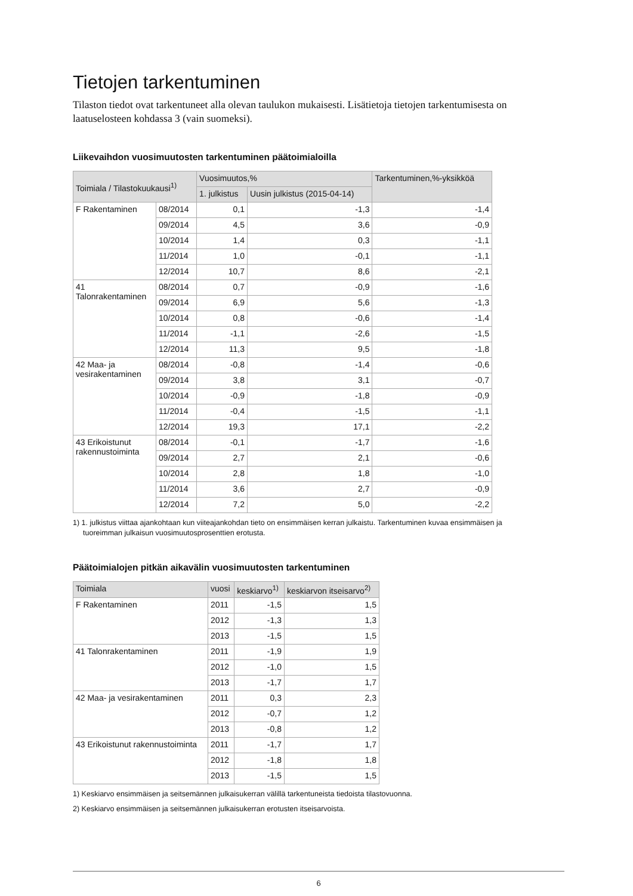Tietojen tarkentuminen
Tilaston tiedot ovat tarkentuneet alla olevan taulukon mukaisesti. Lisätietoja tietojen tarkentumisesta on laatuselosteen kohdassa 3 (vain suomeksi).
Liikevaihdon vuosimuutosten tarkentuminen päätoimialoilla
| Toimiala / Tilastokuukausi<sup>1)</sup> | | Vuosimuutos,% | | Tarkentuminen,%-yksikköä |
| --- | --- | --- | --- | --- |
| | | 1. julkistus | Uusin julkistus (2015-04-14) | |
| F Rakentaminen | 08/2014 | 0,1 | -1,3 | -1,4 |
| | 09/2014 | 4,5 | 3,6 | -0,9 |
| | 10/2014 | 1,4 | 0,3 | -1,1 |
| | 11/2014 | 1,0 | -0,1 | -1,1 |
| | 12/2014 | 10,7 | 8,6 | -2,1 |
| 41 Talonrakentaminen | 08/2014 | 0,7 | -0,9 | -1,6 |
| | 09/2014 | 6,9 | 5,6 | -1,3 |
| | 10/2014 | 0,8 | -0,6 | -1,4 |
| | 11/2014 | -1,1 | -2,6 | -1,5 |
| | 12/2014 | 11,3 | 9,5 | -1,8 |
| 42 Maa- ja vesirakentaminen | 08/2014 | -0,8 | -1,4 | -0,6 |
| | 09/2014 | 3,8 | 3,1 | -0,7 |
| | 10/2014 | -0,9 | -1,8 | -0,9 |
| | 11/2014 | -0,4 | -1,5 | -1,1 |
| | 12/2014 | 19,3 | 17,1 | -2,2 |
| 43 Erikoistunut rakennustoiminta | 08/2014 | -0,1 | -1,7 | -1,6 |
| | 09/2014 | 2,7 | 2,1 | -0,6 |
| | 10/2014 | 2,8 | 1,8 | -1,0 |
| | 11/2014 | 3,6 | 2,7 | -0,9 |
| | 12/2014 | 7,2 | 5,0 | -2,2 |
1) 1. julkistus viittaa ajankohtaan kun viiteajankohdan tieto on ensimmäisen kerran julkaistu. Tarkentuminen kuvaa ensimmäisen ja
tuoreimman julkaisun vuosimuutosprosenttien erotusta.
Päätoimialojen pitkän aikavälin vuosimuutosten tarkentuminen
| Toimiala | vuosi | keskiarvo<sup>1)</sup> | keskiarvon itseisarvo<sup>2)</sup> |
| --- | --- | --- | --- |
| F Rakentaminen | 2011 | -1,5 | 1,5 |
| | 2012 | -1,3 | 1,3 |
| | 2013 | -1,5 | 1,5 |
| 41 Talonrakentaminen | 2011 | -1,9 | 1,9 |
| | 2012 | -1,0 | 1,5 |
| | 2013 | -1,7 | 1,7 |
| 42 Maa- ja vesirakentaminen | 2011 | 0,3 | 2,3 |
| | 2012 | -0,7 | 1,2 |
| | 2013 | -0,8 | 1,2 |
| 43 Erikoistunut rakennustoiminta | 2011 | -1,7 | 1,7 |
| | 2012 | -1,8 | 1,8 |
| | 2013 | -1,5 | 1,5 |
1) Keskiarvo ensimmäisen ja seitsemännen julkaisukerran välillä tarkentuneista tiedoista tilastovuonna.
2) Keskiarvo ensimmäisen ja seitsemännen julkaisukerran erotusten itseisarvoista.
6